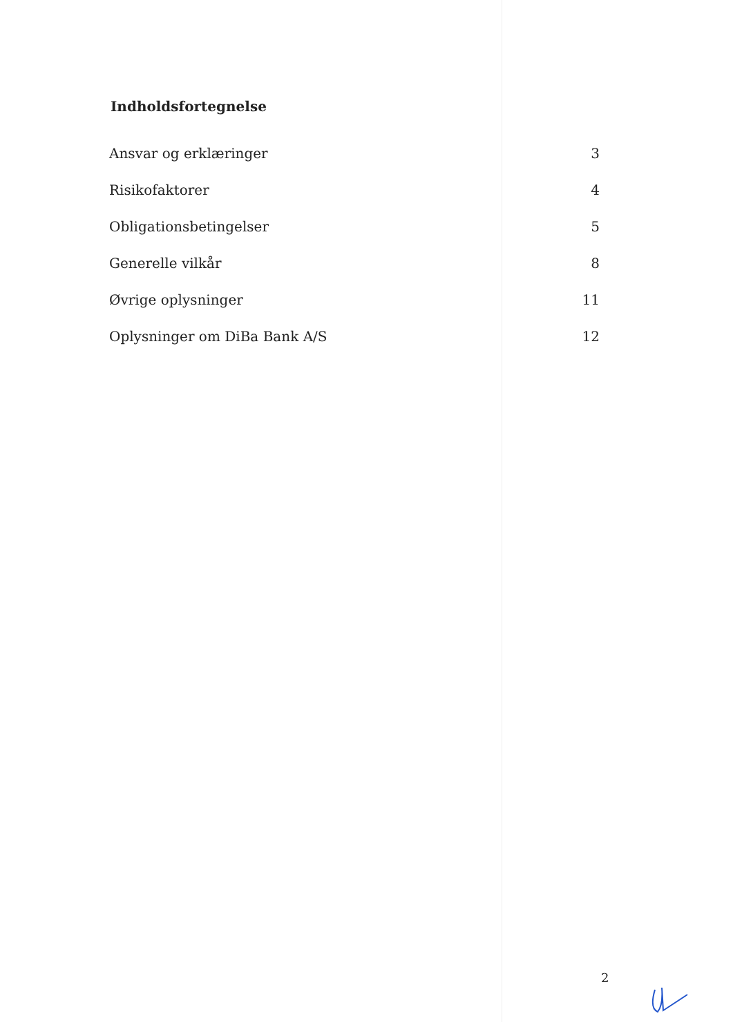Indholdsfortegnelse
| Ansvar og erklæringer | 3 |
| Risikofaktorer | 4 |
| Obligationsbetingelser | 5 |
| Generelle vilkår | 8 |
| Øvrige oplysninger | 11 |
| Oplysninger om DiBa Bank A/S | 12 |
2